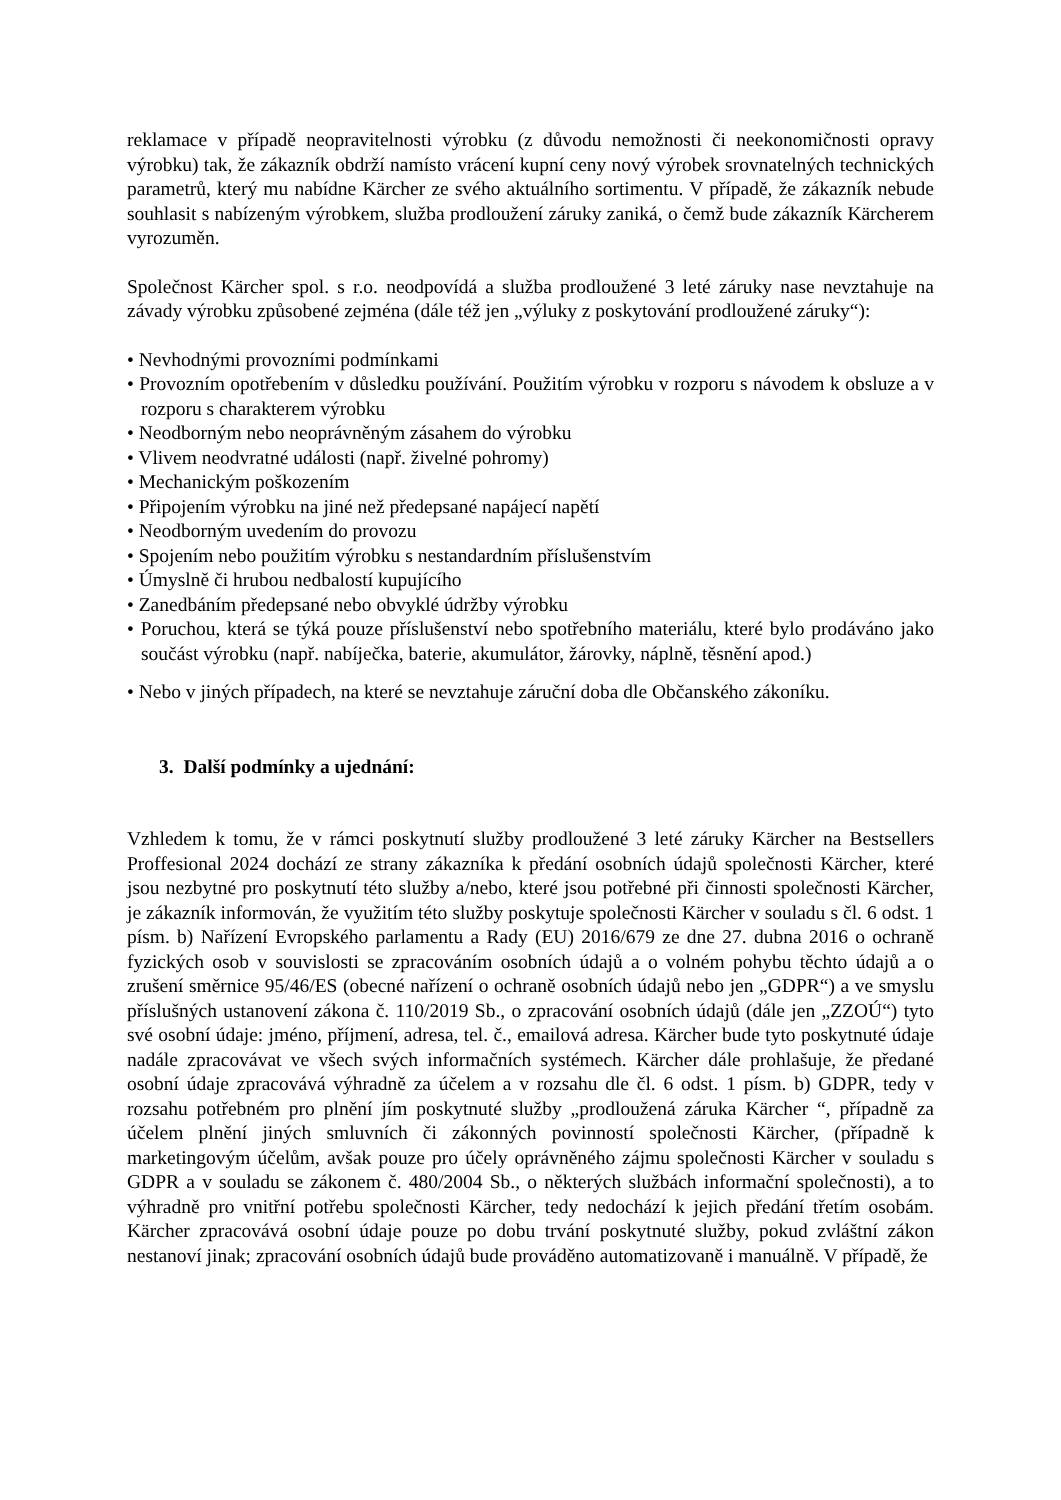reklamace v případě neopravitelnosti výrobku (z důvodu nemožnosti či neekonomičnosti opravy výrobku) tak, že zákazník obdrží namísto vrácení kupní ceny nový výrobek srovnatelných technických parametrů, který mu nabídne Kärcher ze svého aktuálního sortimentu. V případě, že zákazník nebude souhlasit s nabízeným výrobkem, služba prodloužení záruky zaniká, o čemž bude zákazník Kärcherem vyrozuměn.
Společnost Kärcher spol. s r.o. neodpovídá a služba prodloužené 3 leté záruky nase nevztahuje na závady výrobku způsobené zejména (dále též jen „výluky z poskytování prodloužené záruky“):
• Nevhodnými provozními podmínkami
• Provozním opotřebením v důsledku používání. Použitím výrobku v rozporu s návodem k obsluze a v rozporu s charakterem výrobku
• Neodborným nebo neoprávněným zásahem do výrobku
• Vlivem neodvratné události (např. živelné pohromy)
• Mechanickým poškozením
• Připojením výrobku na jiné než předepsané napájecí napětí
• Neodborným uvedením do provozu
• Spojením nebo použitím výrobku s nestandardním příslušenstvím
• Úmyslně či hrubou nedbalostí kupujícího
• Zanedbáním předepsané nebo obvyklé údržby výrobku
• Poruchou, která se týká pouze příslušenství nebo spotřebního materiálu, které bylo prodáváno jako součást výrobku (např. nabíječka, baterie, akumulátor, žárovky, náplně, těsnění apod.)
• Nebo v jiných případech, na které se nevztahuje záruční doba dle Občanského zákoníku.
3. Další podmínky a ujednání:
Vzhledem k tomu, že v rámci poskytnutí služby prodloužené 3 leté záruky Kärcher na Bestsellers Proffesional 2024 dochází ze strany zákazníka k předání osobních údajů společnosti Kärcher, které jsou nezbytné pro poskytnutí této služby a/nebo, které jsou potřebné při činnosti společnosti Kärcher, je zákazník informován, že využitím této služby poskytuje společnosti Kärcher v souladu s čl. 6 odst. 1 písm. b) Nařízení Evropského parlamentu a Rady (EU) 2016/679 ze dne 27. dubna 2016 o ochraně fyzických osob v souvislosti se zpracováním osobních údajů a o volném pohybu těchto údajů a o zrušení směrnice 95/46/ES (obecné nařízení o ochraně osobních údajů nebo jen „GDPR“) a ve smyslu příslušných ustanovení zákona č. 110/2019 Sb., o zpracování osobních údajů (dále jen „ZZOÚ“) tyto své osobní údaje: jméno, příjmení, adresa, tel. č., emailová adresa. Kärcher bude tyto poskytnuté údaje nadále zpracovávat ve všech svých informačních systémech. Kärcher dále prohlašuje, že předané osobní údaje zpracovává výhradně za účelem a v rozsahu dle čl. 6 odst. 1 písm. b) GDPR, tedy v rozsahu potřebném pro plnění jím poskytnuté služby „prodloužená záruka Kärcher “, případně za účelem plnění jiných smluvních či zákonných povinností společnosti Kärcher, (případně k marketingovým účelům, avšak pouze pro účely oprávněného zájmu společnosti Kärcher v souladu s GDPR a v souladu se zákonem č. 480/2004 Sb., o některých službách informační společnosti), a to výhradně pro vnitřní potřebu společnosti Kärcher, tedy nedochází k jejich předání třetím osobám. Kärcher zpracovává osobní údaje pouze po dobu trvání poskytnuté služby, pokud zvláštní zákon nestanoví jinak; zpracování osobních údajů bude prováděno automatizovaně i manuálně. V případě, že